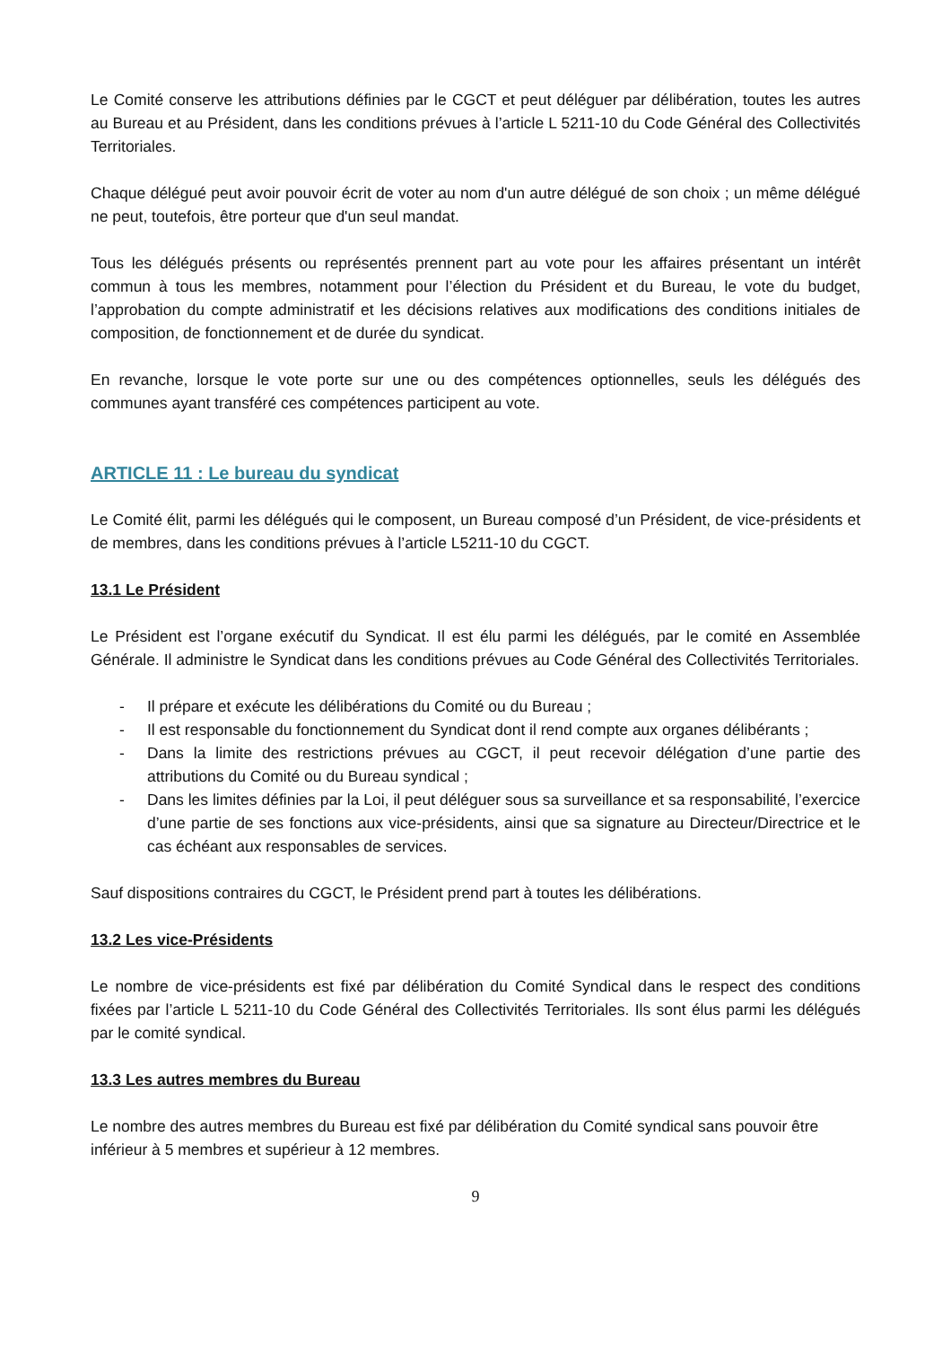Le Comité conserve les attributions définies par le CGCT et peut déléguer par délibération, toutes les autres au Bureau et au Président, dans les conditions prévues à l’article L 5211-10 du Code Général des Collectivités Territoriales.
Chaque délégué peut avoir pouvoir écrit de voter au nom d'un autre délégué de son choix ; un même délégué ne peut, toutefois, être porteur que d'un seul mandat.
Tous les délégués présents ou représentés prennent part au vote pour les affaires présentant un intérêt commun à tous les membres, notamment pour l’élection du Président et du Bureau, le vote du budget, l’approbation du compte administratif et les décisions relatives aux modifications des conditions initiales de composition, de fonctionnement et de durée du syndicat.
En revanche, lorsque le vote porte sur une ou des compétences optionnelles, seuls les délégués des communes ayant transféré ces compétences participent au vote.
ARTICLE 11 : Le bureau du syndicat
Le Comité élit, parmi les délégués qui le composent, un Bureau composé d’un Président, de vice-présidents et de membres, dans les conditions prévues à l’article L5211-10 du CGCT.
13.1 Le Président
Le Président est l’organe exécutif du Syndicat. Il est élu parmi les délégués, par le comité en Assemblée Générale. Il administre le Syndicat dans les conditions prévues au Code Général des Collectivités Territoriales.
- Il prépare et exécute les délibérations du Comité ou du Bureau ;
- Il est responsable du fonctionnement du Syndicat dont il rend compte aux organes délibérants ;
- Dans la limite des restrictions prévues au CGCT, il peut recevoir délégation d’une partie des attributions du Comité ou du Bureau syndical ;
- Dans les limites définies par la Loi, il peut déléguer sous sa surveillance et sa responsabilité, l’exercice d’une partie de ses fonctions aux vice-présidents, ainsi que sa signature au Directeur/Directrice et le cas échéant aux responsables de services.
Sauf dispositions contraires du CGCT, le Président prend part à toutes les délibérations.
13.2 Les vice-Présidents
Le nombre de vice-présidents est fixé par délibération du Comité Syndical dans le respect des conditions fixées par l’article L 5211-10 du Code Général des Collectivités Territoriales. Ils sont élus parmi les délégués par le comité syndical.
13.3 Les autres membres du Bureau
Le nombre des autres membres du Bureau est fixé par délibération du Comité syndical sans pouvoir être inférieur à 5 membres et supérieur à 12 membres.
9